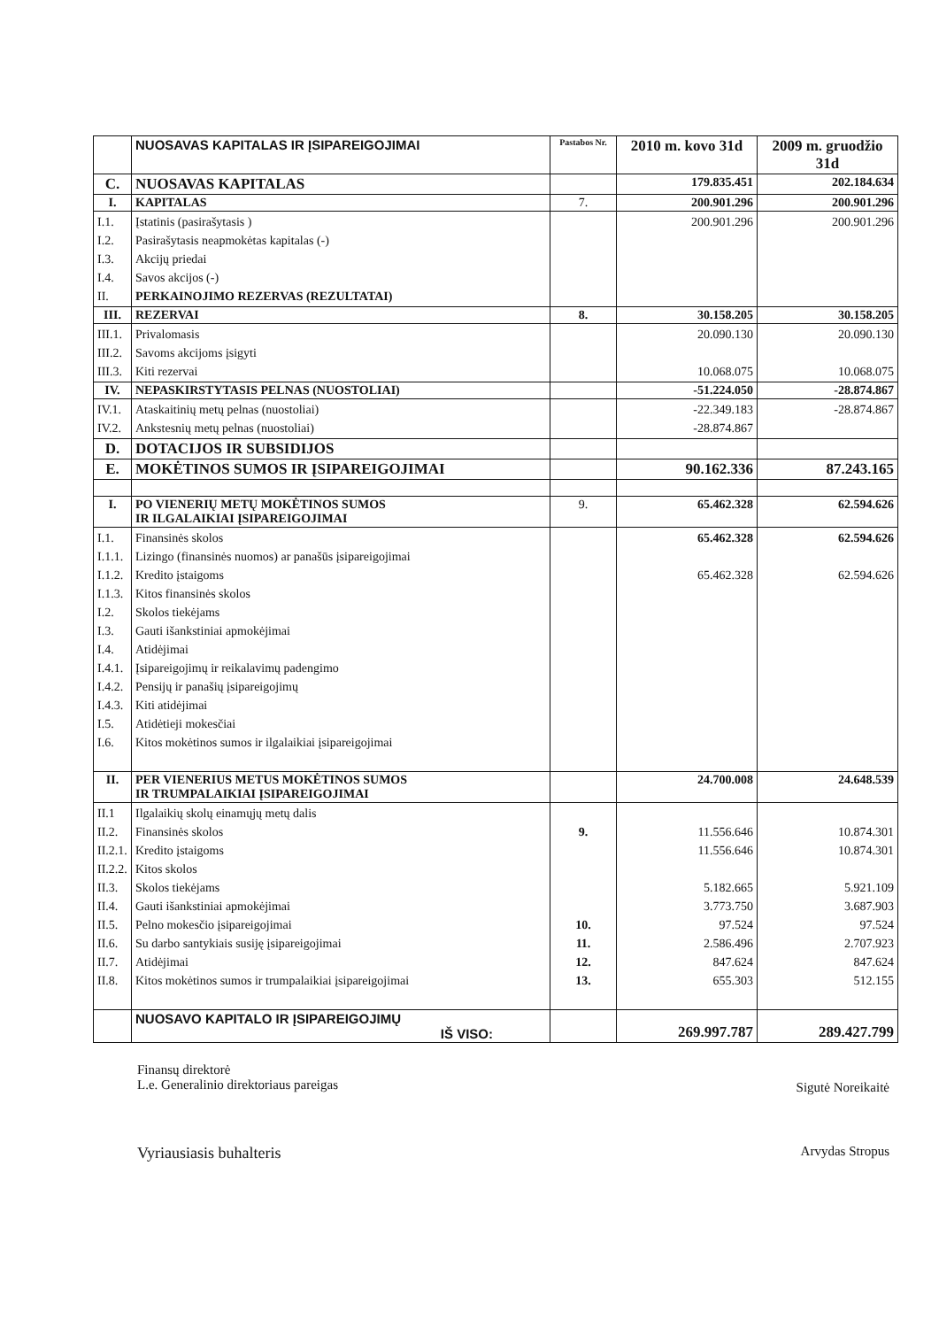| | NUOSAVAS KAPITALAS IR ĮSIPAREIGOJIMAI | Pastabos Nr. | 2010 m. kovo 31d | 2009 m. gruodžio 31d |
| --- | --- | --- | --- | --- |
| C. | NUOSAVAS KAPITALAS | | 179.835.451 | 202.184.634 |
| I. | KAPITALAS | 7. | 200.901.296 | 200.901.296 |
| I.1. I.2. I.3. I.4. II. | Įstatinis (pasirašytasis ) Pasirašytasis neapmokėtas kapitalas (-) Akcijų priedai Savos akcijos (-) PERKAINOJIMO REZERVAS (REZULTATAI) | | 200.901.296 | 200.901.296 |
| III. | REZERVAI | 8. | 30.158.205 | 30.158.205 |
| III.1. III.2. III.3. | Privalomasis Savoms akcijoms įsigyti Kiti rezervai | | 20.090.130 10.068.075 | 20.090.130 10.068.075 |
| IV. | NEPASKIRSTYTASIS PELNAS (NUOSTOLIAI) | | -51.224.050 | -28.874.867 |
| IV.1. IV.2. | Ataskaitinių metų pelnas (nuostoliai) Ankstesnių metų pelnas (nuostoliai) | | -22.349.183 -28.874.867 | -28.874.867 |
| D. | DOTACIJOS IR SUBSIDIJOS | | | |
| E. | MOKĖTINOS SUMOS IR ĮSIPAREIGOJIMAI | | 90.162.336 | 87.243.165 |
| I. | PO VIENERIŲ METŲ MOKĖTINOS SUMOS IR ILGALAIKIAI ĮSIPAREIGOJIMAI | 9. | 65.462.328 | 62.594.626 |
| I.1. I.1.1. I.1.2. I.1.3. I.2. I.3. I.4. I.4.1. I.4.2. I.4.3. I.5. I.6. | Finansinės skolos Lizingo (finansinės nuomos) ar panašūs įsipareigojimai Kredito įstaigoms Kitos finansinės skolos Skolos tiekėjams Gauti išankstiniai apmokėjimai Atidėjimai Įsipareigojimų ir reikalavimų padengimo Pensijų ir panašių įsipareigojimų Kiti atidėjimai Atidėtieji mokesčiai Kitos mokėtinos sumos ir ilgalaikiai įsipareigojimai | | 65.462.328 65.462.328 | 62.594.626 62.594.626 |
| II. | PER VIENERIUS METUS MOKĖTINOS SUMOS IR TRUMPALAIKIAI ĮSIPAREIGOJIMAI | | 24.700.008 | 24.648.539 |
| II.1 II.2. II.2.1. II.2.2. II.3. II.4. II.5. II.6. II.7. II.8. | Ilgalaikių skolų einamųjų metų dalis Finansinės skolos Kredito įstaigoms Kitos skolos Skolos tiekėjams Gauti išankstiniai apmokėjimai Pelno mokesčio įsipareigojimai Su darbo santykiais susiję įsipareigojimai Atidėjimai Kitos mokėtinos sumos ir trumpalaikiai įsipareigojimai | 9. 10. 11. 12. 13. | 11.556.646 11.556.646 5.182.665 3.773.750 97.524 2.586.496 847.624 655.303 | 10.874.301 10.874.301 5.921.109 3.687.903 97.524 2.707.923 847.624 512.155 |
| | NUOSAVO KAPITALO IR ĮSIPAREIGOJIMŲ IŠ VISO: | | 269.997.787 | 289.427.799 |
Finansų direktorė
L.e. Generalinio direktoriaus pareigas
Sigutė Noreikaitė
Vyriausiasis buhalteris
Arvydas Stropus